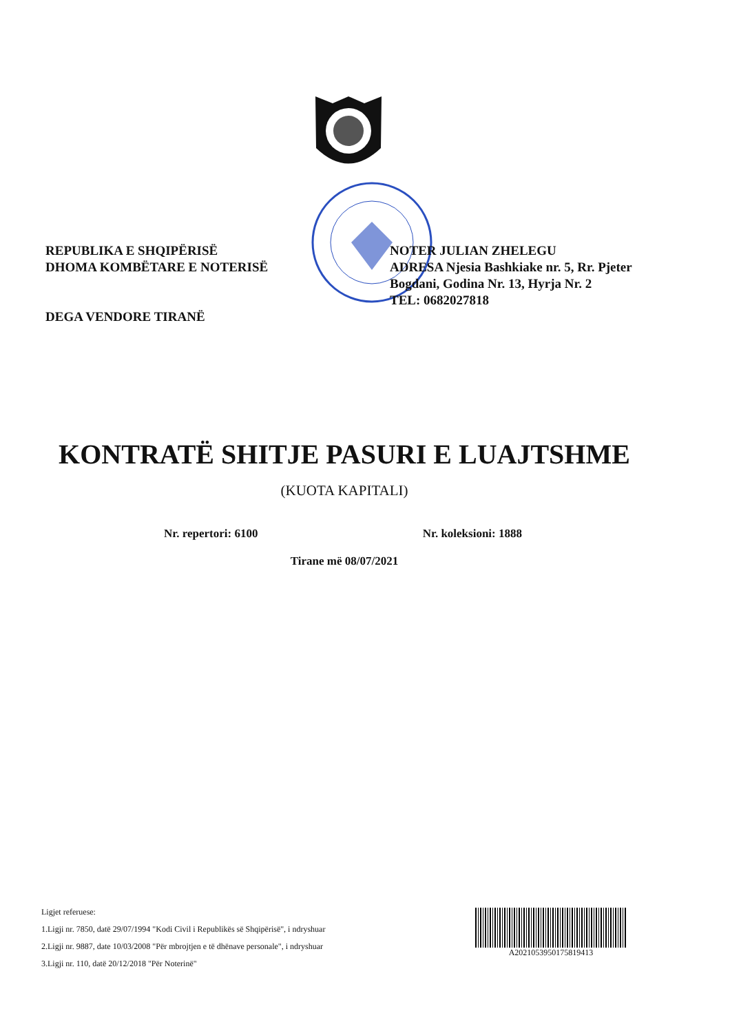REPUBLIKA E SHQIPËRISË
DHOMA KOMBËTARE E NOTERISË
DEGA VENDORE TIRANË
NOTER JULIAN ZHELEGU
ADRESA Njesia Bashkiake nr. 5, Rr. Pjeter Bogdani, Godina Nr. 13, Hyrja Nr. 2
TEL: 0682027818
KONTRATË SHITJE PASURI E LUAJTSHME
(KUOTA KAPITALI)
Nr. repertori: 6100 Nr. koleksioni: 1888
Tirane më 08/07/2021
Ligjet referuese:
1.Ligji nr. 7850, datë 29/07/1994 "Kodi Civil i Republikës së Shqipërisë", i ndryshuar
2.Ligji nr. 9887, date 10/03/2008 "Për mbrojtjen e të dhënave personale", i ndryshuar
3.Ligji nr. 110, datë 20/12/2018 "Për Noterinë"
A2021053950175819413